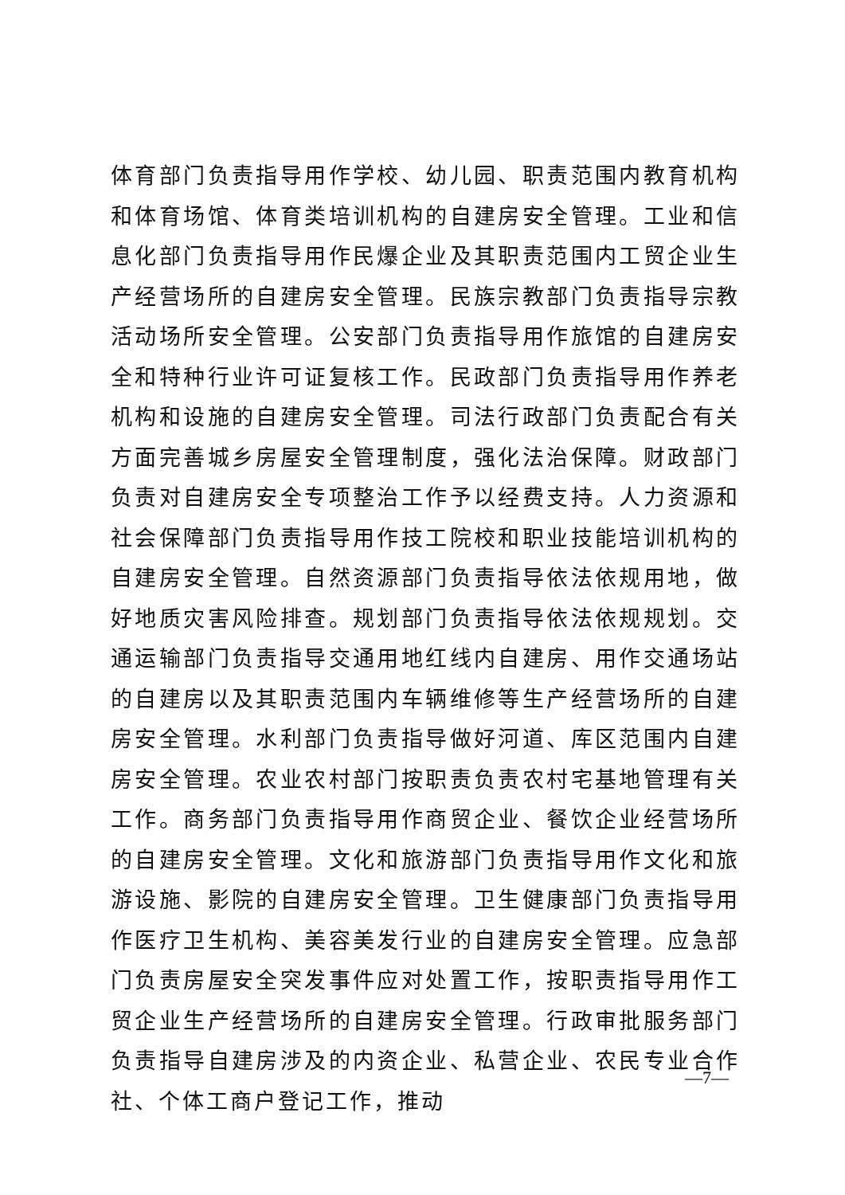体育部门负责指导用作学校、幼儿园、职责范围内教育机构和体育场馆、体育类培训机构的自建房安全管理。工业和信息化部门负责指导用作民爆企业及其职责范围内工贸企业生产经营场所的自建房安全管理。民族宗教部门负责指导宗教活动场所安全管理。公安部门负责指导用作旅馆的自建房安全和特种行业许可证复核工作。民政部门负责指导用作养老机构和设施的自建房安全管理。司法行政部门负责配合有关方面完善城乡房屋安全管理制度，强化法治保障。财政部门负责对自建房安全专项整治工作予以经费支持。人力资源和社会保障部门负责指导用作技工院校和职业技能培训机构的自建房安全管理。自然资源部门负责指导依法依规用地，做好地质灾害风险排查。规划部门负责指导依法依规规划。交通运输部门负责指导交通用地红线内自建房、用作交通场站的自建房以及其职责范围内车辆维修等生产经营场所的自建房安全管理。水利部门负责指导做好河道、库区范围内自建房安全管理。农业农村部门按职责负责农村宅基地管理有关工作。商务部门负责指导用作商贸企业、餐饮企业经营场所的自建房安全管理。文化和旅游部门负责指导用作文化和旅游设施、影院的自建房安全管理。卫生健康部门负责指导用作医疗卫生机构、美容美发行业的自建房安全管理。应急部门负责房屋安全突发事件应对处置工作，按职责指导用作工贸企业生产经营场所的自建房安全管理。行政审批服务部门负责指导自建房涉及的内资企业、私营企业、农民专业合作社、个体工商户登记工作，推动
—7—